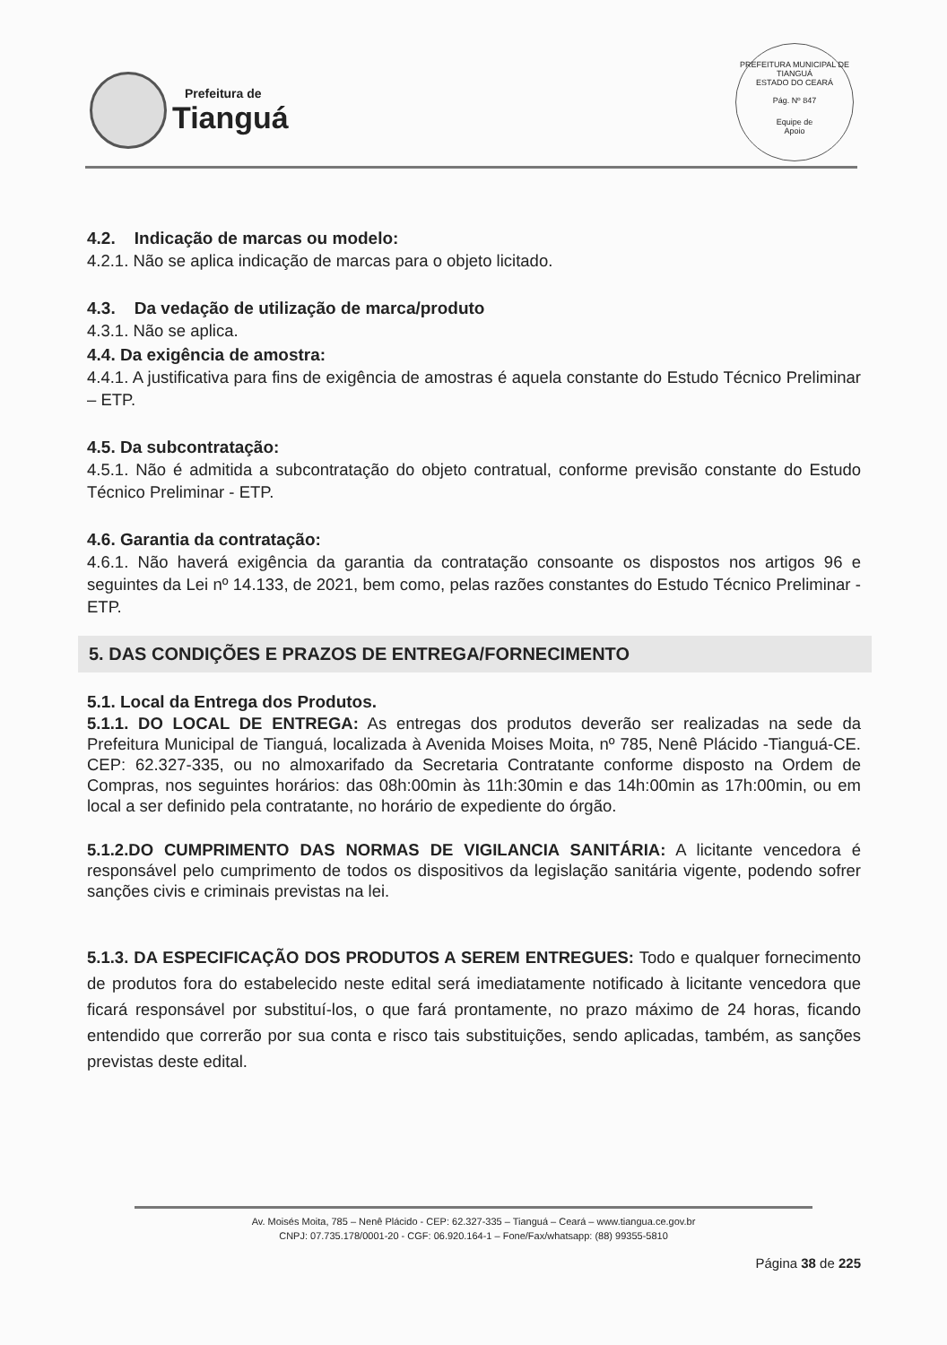Prefeitura de
Tianguá
PREFEITURA MUNICIPAL DE TIANGUÁ
ESTADO DO CEARÁ
Pág. Nº 847
Equipe de
Apoio
4.2. Indicação de marcas ou modelo:
4.2.1. Não se aplica indicação de marcas para o objeto licitado.
4.3. Da vedação de utilização de marca/produto
4.3.1. Não se aplica.
4.4. Da exigência de amostra:
4.4.1. A justificativa para fins de exigência de amostras é aquela constante do Estudo Técnico Preliminar – ETP.
4.5. Da subcontratação:
4.5.1. Não é admitida a subcontratação do objeto contratual, conforme previsão constante do Estudo Técnico Preliminar - ETP.
4.6. Garantia da contratação:
4.6.1. Não haverá exigência da garantia da contratação consoante os dispostos nos artigos 96 e seguintes da Lei nº 14.133, de 2021, bem como, pelas razões constantes do Estudo Técnico Preliminar - ETP.
5. DAS CONDIÇÕES E PRAZOS DE ENTREGA/FORNECIMENTO
5.1. Local da Entrega dos Produtos.
5.1.1. DO LOCAL DE ENTREGA: As entregas dos produtos deverão ser realizadas na sede da Prefeitura Municipal de Tianguá, localizada à Avenida Moises Moita, nº 785, Nenê Plácido -Tianguá-CE. CEP: 62.327-335, ou no almoxarifado da Secretaria Contratante conforme disposto na Ordem de Compras, nos seguintes horários: das 08h:00min às 11h:30min e das 14h:00min as 17h:00min, ou em local a ser definido pela contratante, no horário de expediente do órgão.
5.1.2.DO CUMPRIMENTO DAS NORMAS DE VIGILANCIA SANITÁRIA: A licitante vencedora é responsável pelo cumprimento de todos os dispositivos da legislação sanitária vigente, podendo sofrer sanções civis e criminais previstas na lei.
5.1.3. DA ESPECIFICAÇÃO DOS PRODUTOS A SEREM ENTREGUES: Todo e qualquer fornecimento de produtos fora do estabelecido neste edital será imediatamente notificado à licitante vencedora que ficará responsável por substituí-los, o que fará prontamente, no prazo máximo de 24 horas, ficando entendido que correrão por sua conta e risco tais substituições, sendo aplicadas, também, as sanções previstas deste edital.
Av. Moisés Moita, 785 – Nenê Plácido - CEP: 62.327-335 – Tianguá – Ceará – www.tiangua.ce.gov.br
CNPJ: 07.735.178/0001-20 - CGF: 06.920.164-1 – Fone/Fax/whatsapp: (88) 99355-5810
Página 38 de 225